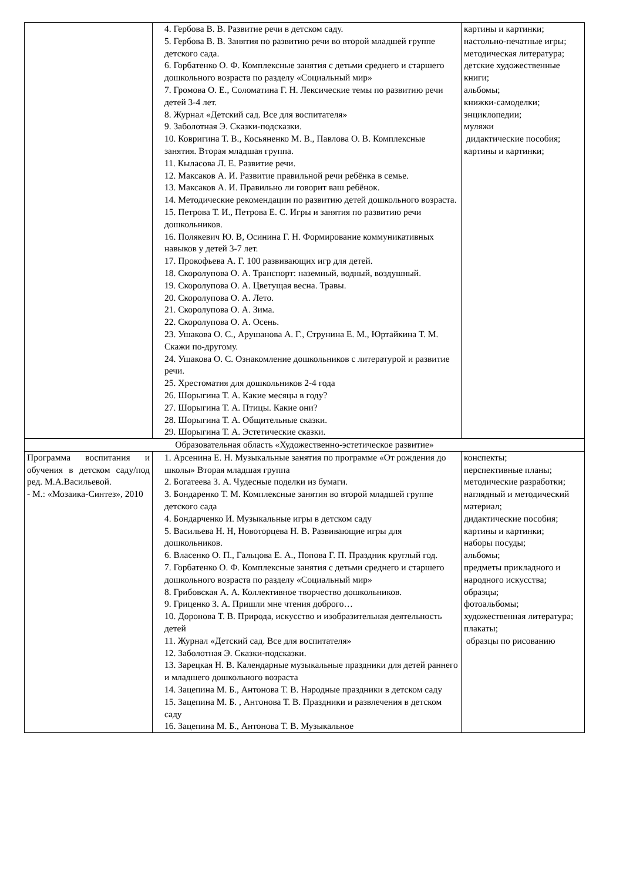| | 4. Гербова В. В. Развитие речи в детском саду. 5. Гербова В. В. Занятия по развитию речи во второй младшей группе детского сада. 6. Горбатенко О. Ф. Комплексные занятия с детьми среднего и старшего дошкольного возраста по разделу «Социальный мир» 7. Громова О. Е., Соломатина Г. Н. Лексические темы по развитию речи детей 3-4 лет. 8. Журнал «Детский сад. Все для воспитателя» 9. Заболотная Э. Сказки-подсказки. 10. Ковригина Т. В., Косьяненко М. В., Павлова О. В. Комплексные занятия. Вторая младшая группа. 11. Кыласова Л. Е. Развитие речи. 12. Максаков А. И. Развитие правильной речи ребёнка в семье. 13. Максаков А. И. Правильно ли говорит ваш ребёнок. 14. Методические рекомендации по развитию детей дошкольного возраста. 15. Петрова Т. И., Петрова Е. С. Игры и занятия по развитию речи дошкольников. 16. Полякевич Ю. В, Осинина Г. Н. Формирование коммуникативных навыков у детей 3-7 лет. 17. Прокофьева А. Г. 100 развивающих игр для детей. 18. Скоролупова О. А. Транспорт: наземный, водный, воздушный. 19. Скоролупова О. А. Цветущая весна. Травы. 20. Скоролупова О. А. Лето. 21. Скоролупова О. А. Зима. 22. Скоролупова О. А. Осень. 23. Ушакова О. С., Арушанова А. Г., Струнина Е. М., Юртайкина Т. М. Скажи по-другому. 24. Ушакова О. С. Ознакомление дошкольников с литературой и развитие речи. 25. Хрестоматия для дошкольников 2-4 года 26. Шорыгина Т. А. Какие месяцы в году? 27. Шорыгина Т. А. Птицы. Какие они? 28. Шорыгина Т. А. Общительные сказки. 29. Шорыгина Т. А. Эстетические сказки. | картины и картинки; настольно-печатные игры; методическая литература; детские художественные книги; альбомы; книжки-самоделки; энциклопедии; муляжи дидактические пособия; картины и картинки; |
| Образовательная область «Художественно-эстетическое развитие» | | |
| Программа воспитания и обучения в детском саду/под ред. М.А.Васильевой. - М.: «Мозаика-Синтез», 2010 | 1. Арсенина Е. Н. Музыкальные занятия по программе «От рождения до школы» Вторая младшая группа 2. Богатеева З. А. Чудесные поделки из бумаги. 3. Бондаренко Т. М. Комплексные занятия во второй младшей группе детского сада 4. Бондарченко И. Музыкальные игры в детском саду 5. Васильева Н. Н, Новоторцева Н. В. Развивающие игры для дошкольников. 6. Власенко О. П., Гальцова Е. А., Попова Г. П. Праздник круглый год. 7. Горбатенко О. Ф. Комплексные занятия с детьми среднего и старшего дошкольного возраста по разделу «Социальный мир» 8. Грибовская А. А. Коллективное творчество дошкольников. 9. Гриценко З. А. Пришли мне чтения доброго… 10. Доронова Т. В. Природа, искусство и изобразительная деятельность детей 11. Журнал «Детский сад. Все для воспитателя» 12. Заболотная Э. Сказки-подсказки. 13. Зарецкая Н. В. Календарные музыкальные праздники для детей раннего и младшего дошкольного возраста 14. Зацепина М. Б., Антонова Т. В. Народные праздники в детском саду 15. Зацепина М. Б. , Антонова Т. В. Праздники и развлечения в детском саду 16. Зацепина М. Б., Антонова Т. В. Музыкальное | конспекты; перспективные планы; методические разработки; наглядный и методический материал; дидактические пособия; картины и картинки; наборы посуды; альбомы; предметы прикладного и народного искусства; образцы; фотоальбомы; художественная литература; плакаты; образцы по рисованию |